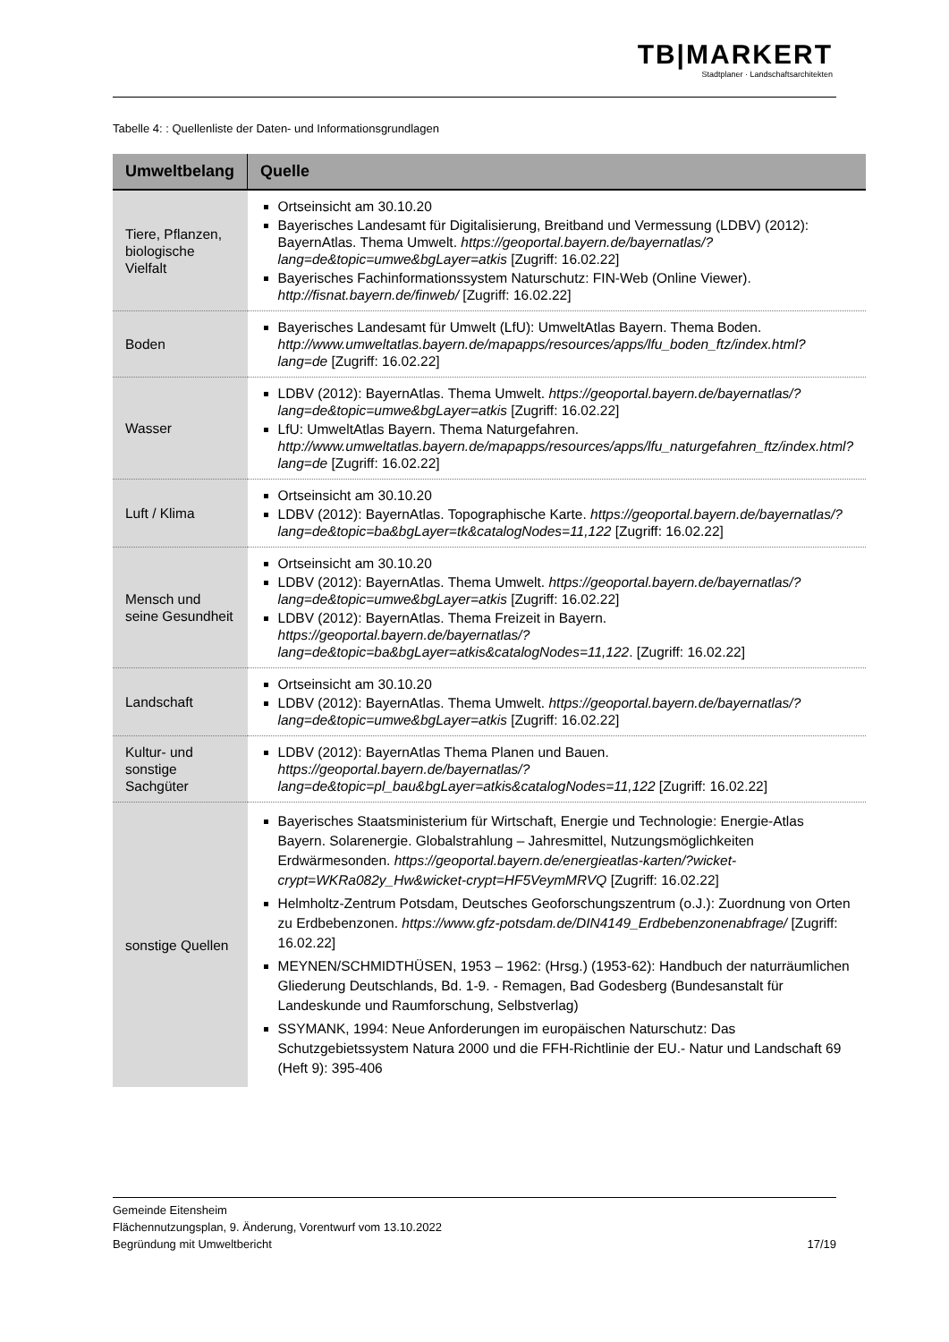TB|MARKERT
Stadtplaner · Landschaftsarchitekten
Tabelle 4: : Quellenliste der Daten- und Informationsgrundlagen
| Umweltbelang | Quelle |
| --- | --- |
| Tiere, Pflanzen, biologische Vielfalt | Ortseinsicht am 30.10.20 Bayerisches Landesamt für Digitalisierung, Breitband und Vermessung (LDBV) (2012): BayernAtlas. Thema Umwelt. https://geoportal.bayern.de/bayernatlas/?lang=de&topic=umwe&bgLayer=atkis [Zugriff: 16.02.22] Bayerisches Fachinformationssystem Naturschutz: FIN-Web (Online Viewer). http://fisnat.bayern.de/finweb/ [Zugriff: 16.02.22] |
| Boden | Bayerisches Landesamt für Umwelt (LfU): UmweltAtlas Bayern. Thema Boden. http://www.umweltatlas.bayern.de/mapapps/resources/apps/lfu_boden_ftz/index.html?lang=de [Zugriff: 16.02.22] |
| Wasser | LDBV (2012): BayernAtlas. Thema Umwelt. https://geoportal.bayern.de/bayernatlas/?lang=de&topic=umwe&bgLayer=atkis [Zugriff: 16.02.22] LfU: UmweltAtlas Bayern. Thema Naturgefahren. http://www.umweltatlas.bayern.de/mapapps/resources/apps/lfu_naturgefahren_ftz/index.html?lang=de [Zugriff: 16.02.22] |
| Luft / Klima | Ortseinsicht am 30.10.20 LDBV (2012): BayernAtlas. Topographische Karte. https://geoportal.bayern.de/bayernatlas/?lang=de&topic=ba&bgLayer=tk&catalogNodes=11,122 [Zugriff: 16.02.22] |
| Mensch und seine Gesundheit | Ortseinsicht am 30.10.20 LDBV (2012): BayernAtlas. Thema Umwelt. https://geoportal.bayern.de/bayernatlas/?lang=de&topic=umwe&bgLayer=atkis [Zugriff: 16.02.22] LDBV (2012): BayernAtlas. Thema Freizeit in Bayern. https://geoportal.bayern.de/bayernatlas/?lang=de&topic=ba&bgLayer=atkis&catalogNodes=11,122 . [Zugriff: 16.02.22] |
| Landschaft | Ortseinsicht am 30.10.20 LDBV (2012): BayernAtlas. Thema Umwelt. https://geoportal.bayern.de/bayernatlas/?lang=de&topic=umwe&bgLayer=atkis [Zugriff: 16.02.22] |
| Kultur- und sonstige Sachgüter | LDBV (2012): BayernAtlas Thema Planen und Bauen. https://geoportal.bayern.de/bayernatlas/?lang=de&topic=pl_bau&bgLayer=atkis&catalogNodes=11,122 [Zugriff: 16.02.22] |
| sonstige Quellen | Bayerisches Staatsministerium für Wirtschaft, Energie und Technologie: Energie-Atlas Bayern. Solarenergie. Globalstrahlung – Jahresmittel, Nutzungsmöglichkeiten Erdwärmesonden. https://geoportal.bayern.de/energieatlas-karten/?wicket-crypt=WKRa082y_Hw&wicket-crypt=HF5VeymMRVQ [Zugriff: 16.02.22] Helmholtz-Zentrum Potsdam, Deutsches Geoforschungszentrum (o.J.): Zuordnung von Orten zu Erdbebenzonen. https://www.gfz-potsdam.de/DIN4149_Erdbebenzonenabfrage/ [Zugriff: 16.02.22] MEYNEN/SCHMIDTHÜSEN, 1953 – 1962: (Hrsg.) (1953-62): Handbuch der naturräumlichen Gliederung Deutschlands, Bd. 1-9. - Remagen, Bad Godesberg (Bundesanstalt für Landeskunde und Raumforschung, Selbstverlag) SSYMANK, 1994: Neue Anforderungen im europäischen Naturschutz: Das Schutzgebietssystem Natura 2000 und die FFH-Richtlinie der EU.- Natur und Landschaft 69 (Heft 9): 395-406 |
Gemeinde Eitensheim
Flächennutzungsplan, 9. Änderung, Vorentwurf vom 13.10.2022
Begründung mit Umweltbericht 17/19